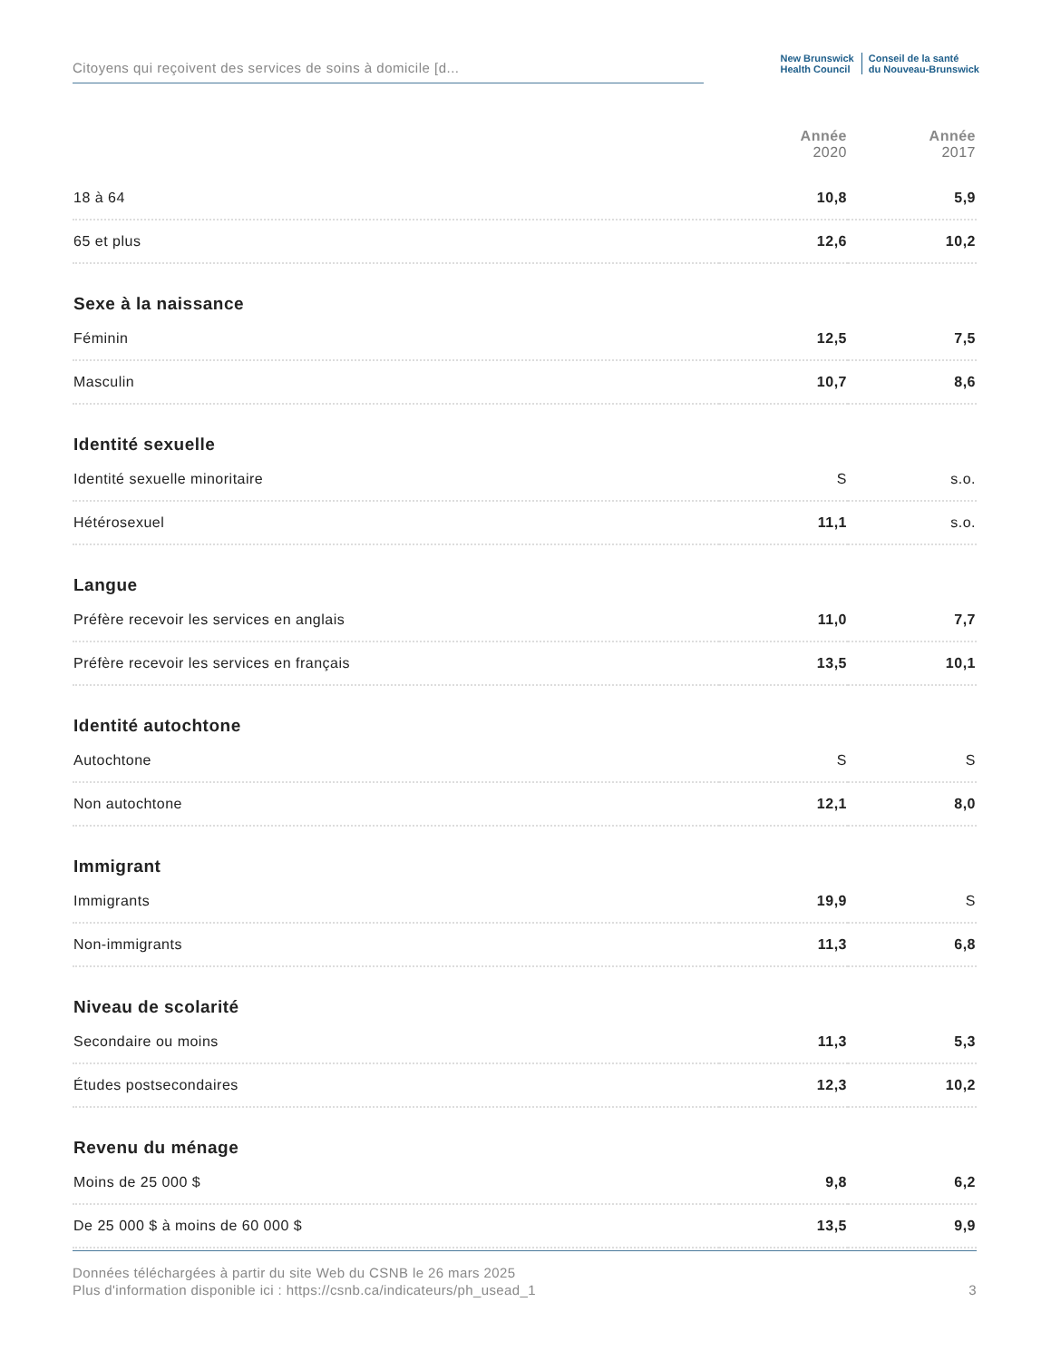Citoyens qui reçoivent des services de soins à domicile [d...
New Brunswick
Health Council
Conseil de la santé
du Nouveau-Brunswick
| | Année 2020 | Année 2017 |
| --- | --- | --- |
| 18 à 64 | 10,8 | 5,9 |
| 65 et plus | 12,6 | 10,2 |
| Sexe à la naissance | | |
| Féminin | 12,5 | 7,5 |
| Masculin | 10,7 | 8,6 |
| Identité sexuelle | | |
| Identité sexuelle minoritaire | S | s.o. |
| Hétérosexuel | 11,1 | s.o. |
| Langue | | |
| Préfère recevoir les services en anglais | 11,0 | 7,7 |
| Préfère recevoir les services en français | 13,5 | 10,1 |
| Identité autochtone | | |
| Autochtone | S | S |
| Non autochtone | 12,1 | 8,0 |
| Immigrant | | |
| Immigrants | 19,9 | S |
| Non-immigrants | 11,3 | 6,8 |
| Niveau de scolarité | | |
| Secondaire ou moins | 11,3 | 5,3 |
| Études postsecondaires | 12,3 | 10,2 |
| Revenu du ménage | | |
| Moins de 25 000 $ | 9,8 | 6,2 |
| De 25 000 $ à moins de 60 000 $ | 13,5 | 9,9 |
3 Données téléchargées à partir du site Web du CSNB le 26 mars 2025
Plus d'information disponible ici : https://csnb.ca/indicateurs/ph_usead_1